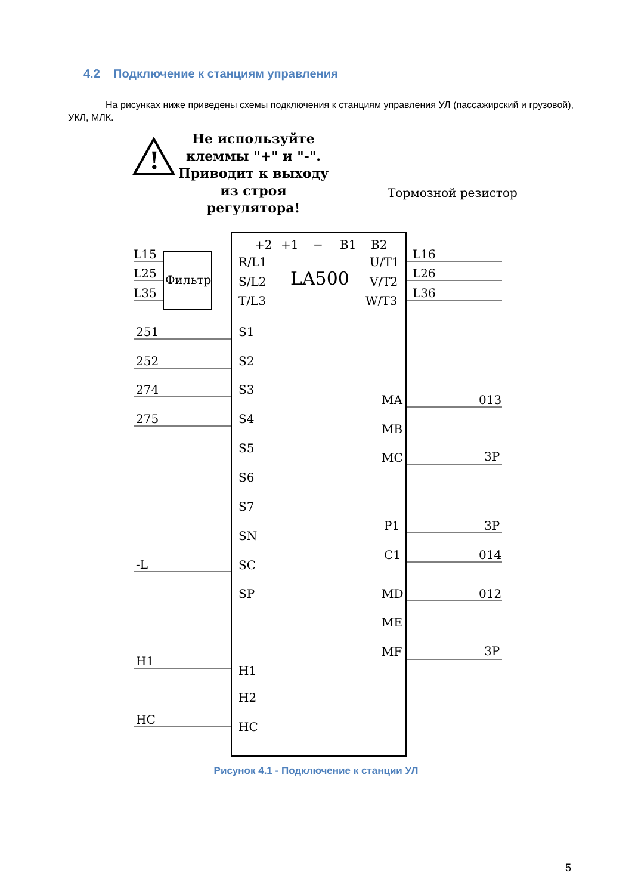4.2 Подключение к станциям управления
На рисунках ниже приведены схемы подключения к станциям управления УЛ (пассажирский и грузовой), УКЛ, МЛК.
Не используйте клеммы "+" и "-". Приводит к выходу из строя регулятора!
!
LA500
Тормозной резистор
Фильтр
L15
L25
L35
R/L1
S/L2
T/L3
+2
+1
−
B1
B2
U/T1
V/T2
W/T3
L16
L26
L36
251
252
274
275
-L
H1
HC
S1
S2
S3
S4
S5
S6
S7
SN
SC
SP
H1
H2
HC
MA
MB
MC
P1
C1
MD
ME
MF
013
3P
3P
014
012
3P
Рисунок 4.1 - Подключение к станции УЛ
5